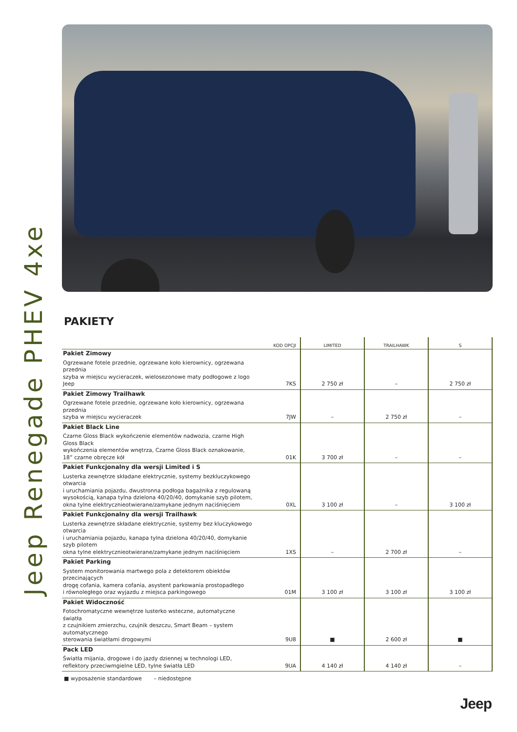Jeep Renegade PHEV 4xe
PAKIETY
| | KOD OPCJI | LIMITED | TRAILHAWK | S |
| --- | --- | --- | --- | --- |
| Pakiet Zimowy Ogrzewane fotele przednie, ogrzewane koło kierownicy, ogrzewana przednia szyba w miejscu wycieraczek, wielosezonowe maty podłogowe z logo Jeep | 7KS | 2 750 zł | – | 2 750 zł |
| Pakiet Zimowy Trailhawk Ogrzewane fotele przednie, ogrzewane koło kierownicy, ogrzewana przednia szyba w miejscu wycieraczek | 7JW | – | 2 750 zł | – |
| Pakiet Black Line Czarne Gloss Black wykończenie elementów nadwozia, czarne High Gloss Black wykończenia elementów wnętrza, Czarne Gloss Black oznakowanie, 18” czarne obręcze kół | 01K | 3 700 zł | – | – |
| Pakiet Funkcjonalny dla wersji Limited i S Lusterka zewnętrze składane elektrycznie, systemy bezkluczykowego otwarcia i uruchamiania pojazdu, dwustronna podłoga bagażnika z regulowaną wysokością, kanapa tylna dzielona 40/20/40, domykanie szyb pilotem, okna tylne elektrycznieotwierane/zamykane jednym naciśnięciem | 0XL | 3 100 zł | – | 3 100 zł |
| Pakiet Funkcjonalny dla wersji Trailhawk Lusterka zewnętrze składane elektrycznie, systemy bez kluczykowego otwarcia i uruchamiania pojazdu, kanapa tylna dzielona 40/20/40, domykanie szyb pilotem okna tylne elektrycznieotwierane/zamykane jednym naciśnięciem | 1XS | – | 2 700 zł | – |
| Pakiet Parking System monitorowania martwego pola z detektorem obiektów przecinających drogę cofania, kamera cofania, asystent parkowania prostopadłego i równoległego oraz wyjazdu z miejsca parkingowego | 01M | 3 100 zł | 3 100 zł | 3 100 zł |
| Pakiet Widoczność Fotochromatyczne wewnętrze lusterko wsteczne, automatyczne światła z czujnikiem zmierzchu, czujnik deszczu, Smart Beam – system automatycznego sterowania światłami drogowymi | 9U8 | ■ | 2 600 zł | ■ |
| Pack LED Światła mijania, drogowe i do jazdy dziennej w technologi LED, reflektory przeciwmgielne LED, tylne światła LED | 9UA | 4 140 zł | 4 140 zł | – |
■ wyposażenie standardowe – niedostępne
Jeep